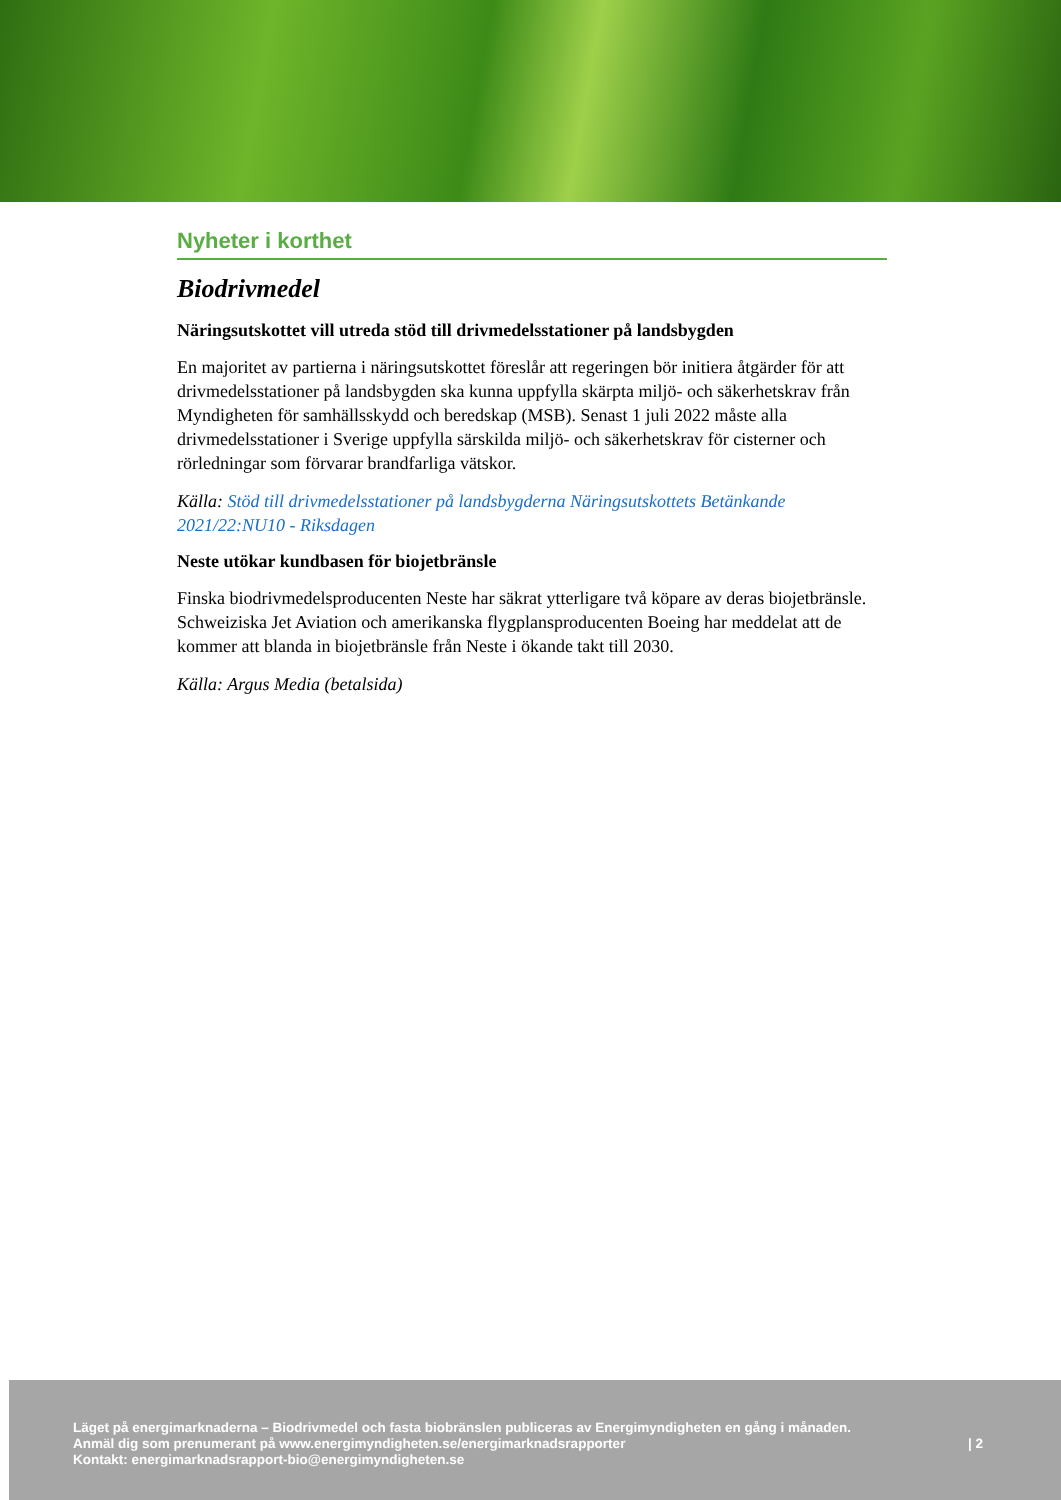Nyheter i korthet
Biodrivmedel
Näringsutskottet vill utreda stöd till drivmedelsstationer på landsbygden
En majoritet av partierna i näringsutskottet föreslår att regeringen bör initiera åtgärder för att drivmedelsstationer på landsbygden ska kunna uppfylla skärpta miljö- och säkerhetskrav från Myndigheten för samhällsskydd och beredskap (MSB). Senast 1 juli 2022 måste alla drivmedelsstationer i Sverige uppfylla särskilda miljö- och säkerhetskrav för cisterner och rörledningar som förvarar brandfarliga vätskor.
Källa: Stöd till drivmedelsstationer på landsbygderna Näringsutskottets Betänkande 2021/22:NU10 - Riksdagen
Neste utökar kundbasen för biojetbränsle
Finska biodrivmedelsproducenten Neste har säkrat ytterligare två köpare av deras biojetbränsle. Schweiziska Jet Aviation och amerikanska flygplansproducenten Boeing har meddelat att de kommer att blanda in biojetbränsle från Neste i ökande takt till 2030.
Källa: Argus Media (betalsida)
Läget på energimarknaderna – Biodrivmedel och fasta biobränslen publiceras av Energimyndigheten en gång i månaden.
Anmäl dig som prenumerant på www.energimyndigheten.se/energimarknadsrapporter
Kontakt: energimarknadsrapport-bio@energimyndigheten.se
| 2